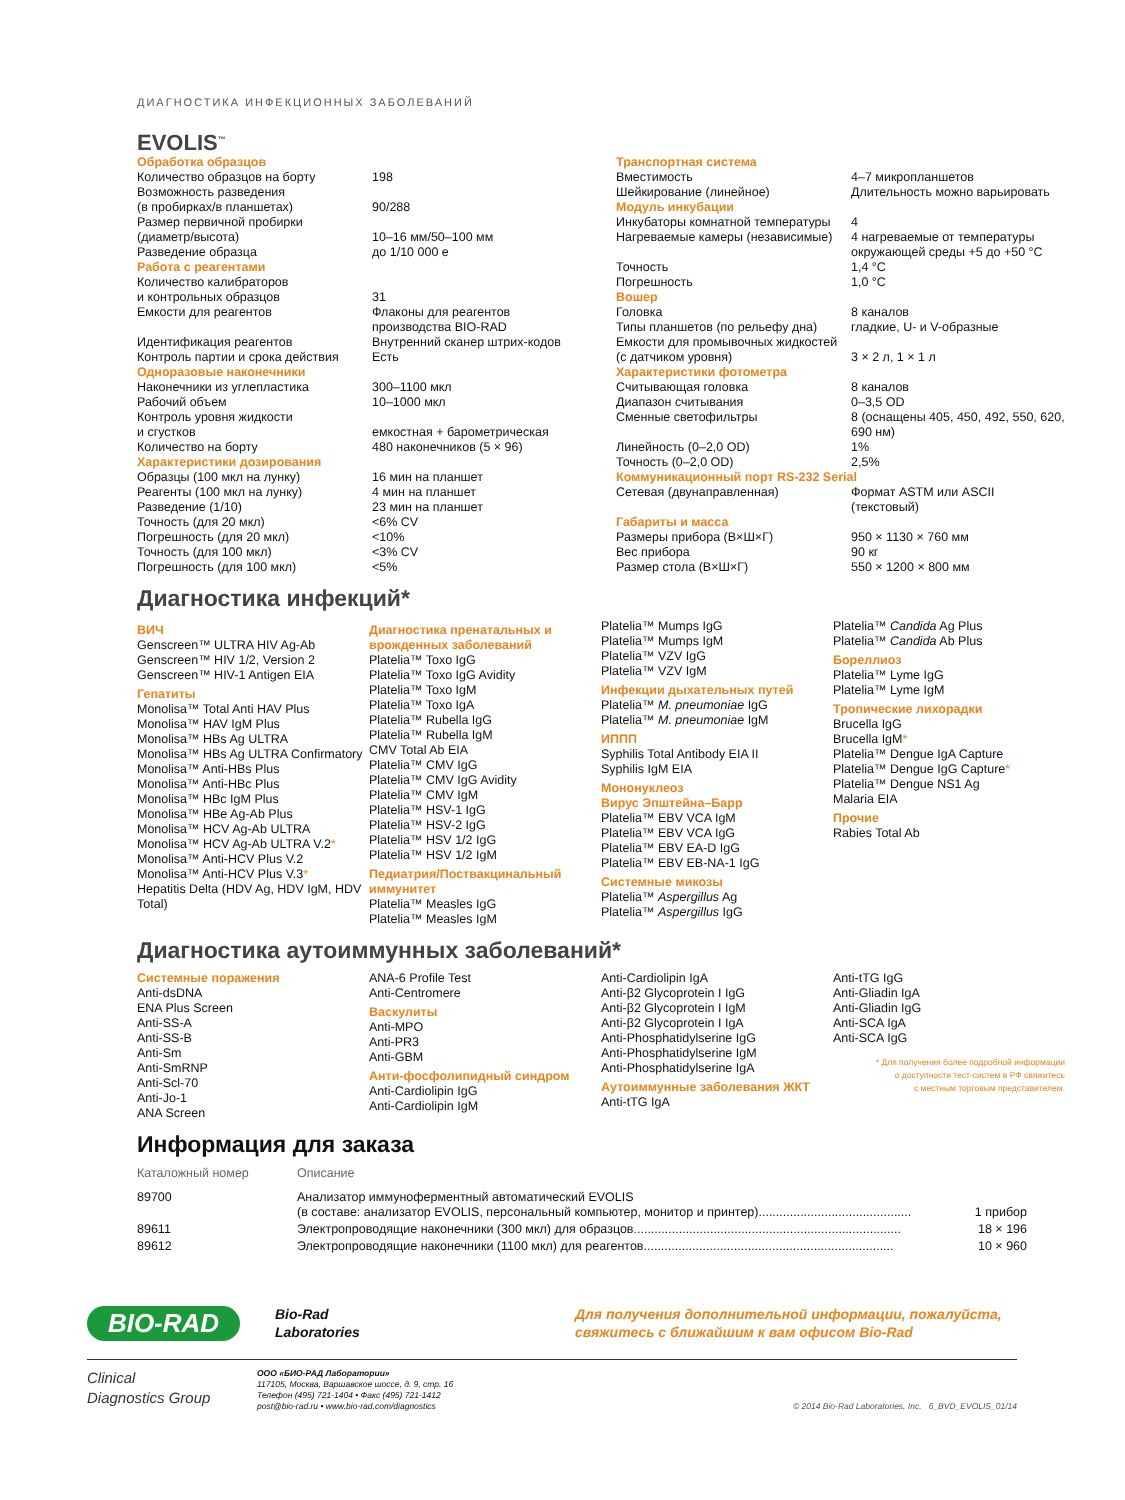ДИАГНОСТИКА ИНФЕКЦИОННЫХ ЗАБОЛЕВАНИЙ
EVOLIS<sup>™</sup>
| Обработка образцов | |
| Количество образцов на борту | 198 |
| Возможность разведения (в пробирках/в планшетах) | 90/288 |
| Размер первичной пробирки (диаметр/высота) | 10–16 мм/50–100 мм |
| Разведение образца | до 1/10 000 е |
| Работа с реагентами | |
| Количество калибраторов и контрольных образцов | 31 |
| Емкости для реагентов | Флаконы для реагентов производства BIO-RAD |
| Идентификация реагентов | Внутренний сканер штрих-кодов |
| Контроль партии и срока действия | Есть |
| Одноразовые наконечники | |
| Наконечники из углепластика | 300–1100 мкл |
| Рабочий объем | 10–1000 мкл |
| Контроль уровня жидкости и сгустков | емкостная + барометрическая |
| Количество на борту | 480 наконечников (5 × 96) |
| Характеристики дозирования | |
| Образцы (100 мкл на лунку) | 16 мин на планшет |
| Реагенты (100 мкл на лунку) | 4 мин на планшет |
| Разведение (1/10) | 23 мин на планшет |
| Точность (для 20 мкл) | <6% CV |
| Погрешность (для 20 мкл) | <10% |
| Точность (для 100 мкл) | <3% CV |
| Погрешность (для 100 мкл) | <5% |
| Транспортная система | |
| Вместимость | 4–7 микропланшетов |
| Шейкирование (линейное) | Длительность можно варьировать |
| Модуль инкубации | |
| Инкубаторы комнатной температуры | 4 |
| Нагреваемые камеры (независимые) | 4 нагреваемые от температуры окружающей среды +5 до +50 °C |
| Точность | 1,4 °C |
| Погрешность | 1,0 °C |
| Вошер | |
| Головка | 8 каналов |
| Типы планшетов (по рельефу дна) | гладкие, U- и V-образные |
| Емкости для промывочных жидкостей (с датчиком уровня) | 3 × 2 л, 1 × 1 л |
| Характеристики фотометра | |
| Считывающая головка | 8 каналов |
| Диапазон считывания | 0–3,5 OD |
| Сменные светофильтры | 8 (оснащены 405, 450, 492, 550, 620, 690 нм) |
| Линейность (0–2,0 OD) | 1% |
| Точность (0–2,0 OD) | 2,5% |
| Коммуникационный порт RS-232 Serial | |
| Сетевая (двунаправленная) | Формат ASTM или ASCII (текстовый) |
| Габариты и масса | |
| Размеры прибора (В×Ш×Г) | 950 × 1130 × 760 мм |
| Вес прибора | 90 кг |
| Размер стола (В×Ш×Г) | 550 × 1200 × 800 мм |
Диагностика инфекций*
ВИЧ
Genscreen™ ULTRA HIV Ag-Ab
Genscreen™ HIV 1/2, Version 2
Genscreen™ HIV-1 Antigen EIA
Гепатиты
Monolisa™ Total Anti HAV Plus
Monolisa™ HAV IgM Plus
Monolisa™ HBs Ag ULTRA
Monolisa™ HBs Ag ULTRA Confirmatory
Monolisa™ Anti-HBs Plus
Monolisa™ Anti-HBc Plus
Monolisa™ HBc IgM Plus
Monolisa™ HBe Ag-Ab Plus
Monolisa™ HCV Ag-Ab ULTRA
Monolisa™ HCV Ag-Ab ULTRA V.2*
Monolisa™ Anti-HCV Plus V.2
Monolisa™ Anti-HCV Plus V.3*
Hepatitis Delta (HDV Ag, HDV IgM, HDV Total)
Диагностика пренатальных и врожденных заболеваний
Platelia™ Toxo IgG
Platelia™ Toxo IgG Avidity
Platelia™ Toxo IgM
Platelia™ Toxo IgA
Platelia™ Rubella IgG
Platelia™ Rubella IgM
CMV Total Ab EIA
Platelia™ CMV IgG
Platelia™ CMV IgG Avidity
Platelia™ CMV IgM
Platelia™ HSV-1 IgG
Platelia™ HSV-2 IgG
Platelia™ HSV 1/2 IgG
Platelia™ HSV 1/2 IgM
Педиатрия/Поствакцинальный иммунитет
Platelia™ Measles IgG
Platelia™ Measles IgM
Platelia™ Mumps IgG
Platelia™ Mumps IgM
Platelia™ VZV IgG
Platelia™ VZV IgM
Инфекции дыхательных путей
Platelia™ M. pneumoniae IgG
Platelia™ M. pneumoniae IgM
ИППП
Syphilis Total Antibody EIA II
Syphilis IgM EIA
Мононуклеоз
Вирус Эпштейна–Барр
Platelia™ EBV VCA IgM
Platelia™ EBV VCA IgG
Platelia™ EBV EA-D IgG
Platelia™ EBV EB-NA-1 IgG
Системные микозы
Platelia™ Aspergillus Ag
Platelia™ Aspergillus IgG
Platelia™ Candida Ag Plus
Platelia™ Candida Ab Plus
Бореллиоз
Platelia™ Lyme IgG
Platelia™ Lyme IgM
Тропические лихорадки
Brucella IgG
Brucella IgM*
Platelia™ Dengue IgA Capture
Platelia™ Dengue IgG Capture*
Platelia™ Dengue NS1 Ag
Malaria EIA
Прочие
Rabies Total Ab
Диагностика аутоиммунных заболеваний*
Системные поражения
Anti-dsDNA
ENA Plus Screen
Anti-SS-A
Anti-SS-B
Anti-Sm
Anti-SmRNP
Anti-Scl-70
Anti-Jo-1
ANA Screen
ANA-6 Profile Test
Anti-Centromere
Васкулиты
Anti-MPO
Anti-PR3
Anti-GBM
Анти-фосфолипидный синдром
Anti-Cardiolipin IgG
Anti-Cardiolipin IgM
Anti-Cardiolipin IgA
Anti-β2 Glycoprotein I IgG
Anti-β2 Glycoprotein I IgM
Anti-β2 Glycoprotein I IgA
Anti-Phosphatidylserine IgG
Anti-Phosphatidylserine IgM
Anti-Phosphatidylserine IgA
Аутоиммунные заболевания ЖКТ
Anti-tTG IgA
Anti-tTG IgG
Anti-Gliadin IgA
Anti-Gliadin IgG
Anti-SCA IgA
Anti-SCA IgG
* Для получения более подробной информации
о доступности тест-систем в РФ свяжитесь
с местным торговым представителем.
Информация для заказа
| Каталожный номер | Описание | |
| 89700 | Анализатор иммуноферментный автоматический EVOLIS (в составе: анализатор EVOLIS, персональный компьютер, монитор и принтер)............................................ | 1 прибор |
| 89611 | Электропроводящие наконечники (300 мкл) для образцов............................................................................. | 18 × 196 |
| 89612 | Электропроводящие наконечники (1100 мкл) для реагентов........................................................................ | 10 × 960 |
BIO-RAD
Bio-Rad
Laboratories
Для получения дополнительной информации, пожалуйста,
свяжитесь с ближайшим к вам офисом Bio-Rad
Clinical
Diagnostics Group
ООО «БИО-РАД Лаборатории»
117105, Москва, Варшавское шоссе, д. 9, стр. 16
Телефон (495) 721-1404 • Факс (495) 721-1412
post@bio-rad.ru • www.bio-rad.com/diagnostics
© 2014 Bio-Rad Laboratories, Inc. 6_BVD_EVOLIS_01/14